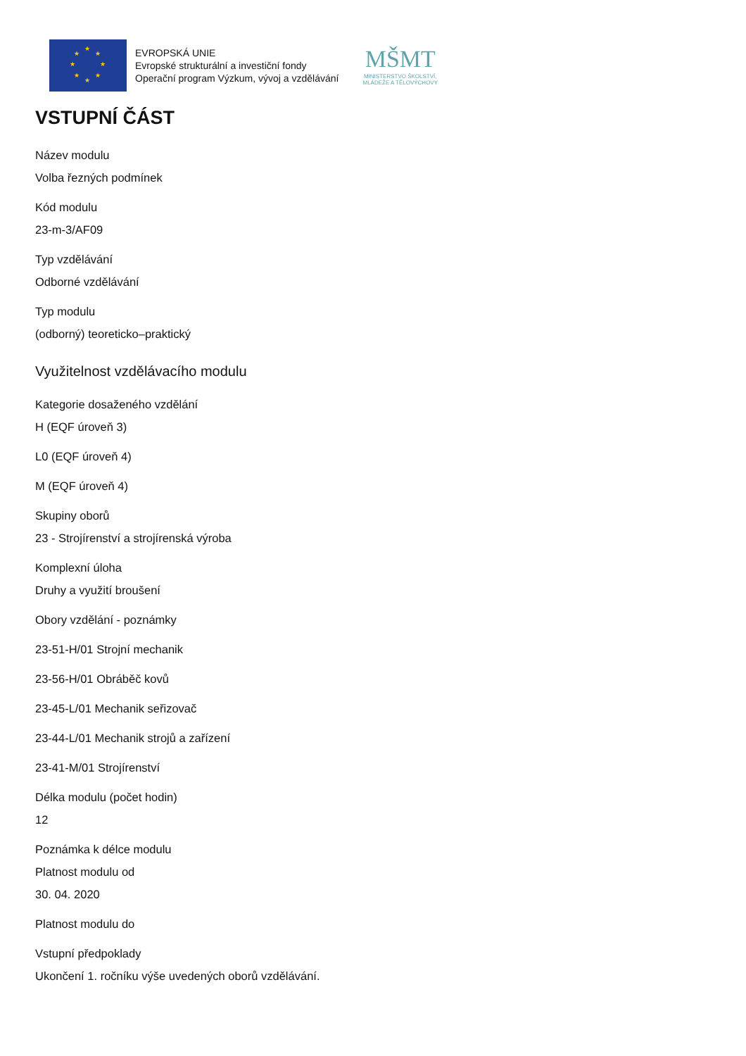★
★ ★
★ ★
★ ★
★
EVROPSKÁ UNIE
Evropské strukturální a investiční fondy
Operační program Výzkum, vývoj a vzdělávání
MŠMT
MINISTERSTVO ŠKOLSTVÍ,
MLÁDEŽE A TĚLOVÝCHOVY
VSTUPNÍ ČÁST
Název modulu
Volba řezných podmínek
Kód modulu
23-m-3/AF09
Typ vzdělávání
Odborné vzdělávání
Typ modulu
(odborný) teoreticko–praktický
Využitelnost vzdělávacího modulu
Kategorie dosaženého vzdělání
H (EQF úroveň 3)
L0 (EQF úroveň 4)
M (EQF úroveň 4)
Skupiny oborů
23 - Strojírenství a strojírenská výroba
Komplexní úloha
Druhy a využití broušení
Obory vzdělání - poznámky
23-51-H/01 Strojní mechanik
23-56-H/01 Obráběč kovů
23-45-L/01 Mechanik seřizovač
23-44-L/01 Mechanik strojů a zařízení
23-41-M/01 Strojírenství
Délka modulu (počet hodin)
12
Poznámka k délce modulu
Platnost modulu od
30. 04. 2020
Platnost modulu do
Vstupní předpoklady
Ukončení 1. ročníku výše uvedených oborů vzdělávání.